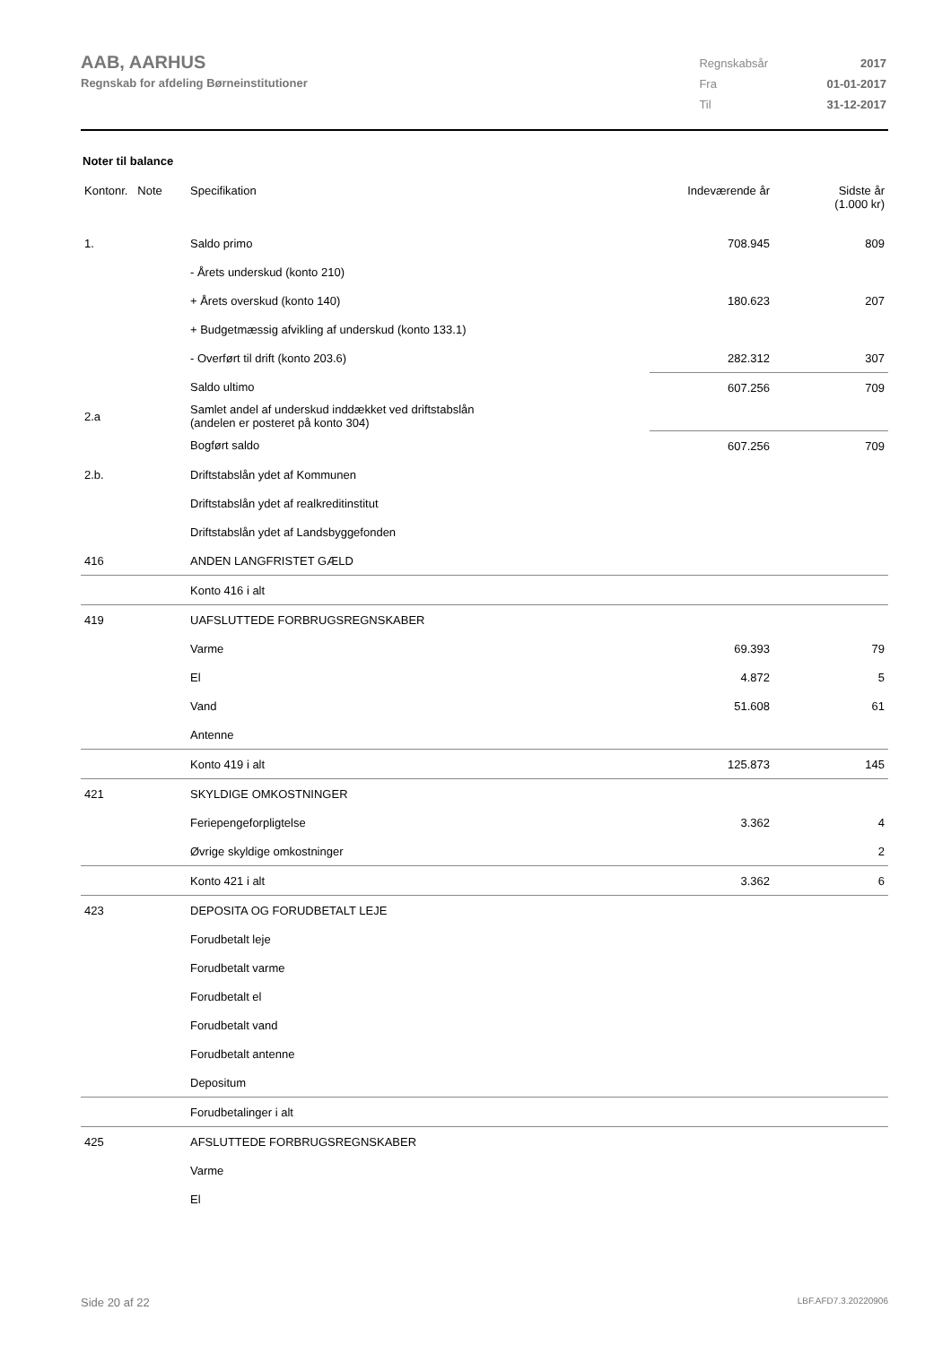AAB, AARHUS
Regnskab for afdeling Børneinstitutioner
| Regnskabsår | 2017 |
| Fra | 01-01-2017 |
| Til | 31-12-2017 |
Noter til balance
| Kontonr. Note | Specifikation | Indeværende år | Sidste år (1.000 kr) |
| --- | --- | --- | --- |
| 1. | Saldo primo | 708.945 | 809 |
| | - Årets underskud (konto 210) | | |
| | + Årets overskud (konto 140) | 180.623 | 207 |
| | + Budgetmæssig afvikling af underskud (konto 133.1) | | |
| | - Overført til drift (konto 203.6) | 282.312 | 307 |
| | Saldo ultimo | 607.256 | 709 |
| 2.a | Samlet andel af underskud inddækket ved driftstabslån (andelen er posteret på konto 304) | | |
| | Bogført saldo | 607.256 | 709 |
| 2.b. | Driftstabslån ydet af Kommunen | | |
| | Driftstabslån ydet af realkreditinstitut | | |
| | Driftstabslån ydet af Landsbyggefonden | | |
| 416 | ANDEN LANGFRISTET GÆLD | | |
| | Konto 416 i alt | | |
| 419 | UAFSLUTTEDE FORBRUGSREGNSKABER | | |
| | Varme | 69.393 | 79 |
| | El | 4.872 | 5 |
| | Vand | 51.608 | 61 |
| | Antenne | | |
| | Konto 419 i alt | 125.873 | 145 |
| 421 | SKYLDIGE OMKOSTNINGER | | |
| | Feriepengeforpligtelse | 3.362 | 4 |
| | Øvrige skyldige omkostninger | | 2 |
| | Konto 421 i alt | 3.362 | 6 |
| 423 | DEPOSITA OG FORUDBETALT LEJE | | |
| | Forudbetalt leje | | |
| | Forudbetalt varme | | |
| | Forudbetalt el | | |
| | Forudbetalt vand | | |
| | Forudbetalt antenne | | |
| | Depositum | | |
| | Forudbetalinger i alt | | |
| 425 | AFSLUTTEDE FORBRUGSREGNSKABER | | |
| | Varme | | |
| | El | | |
Side 20 af 22 LBF.AFD7.3.20220906